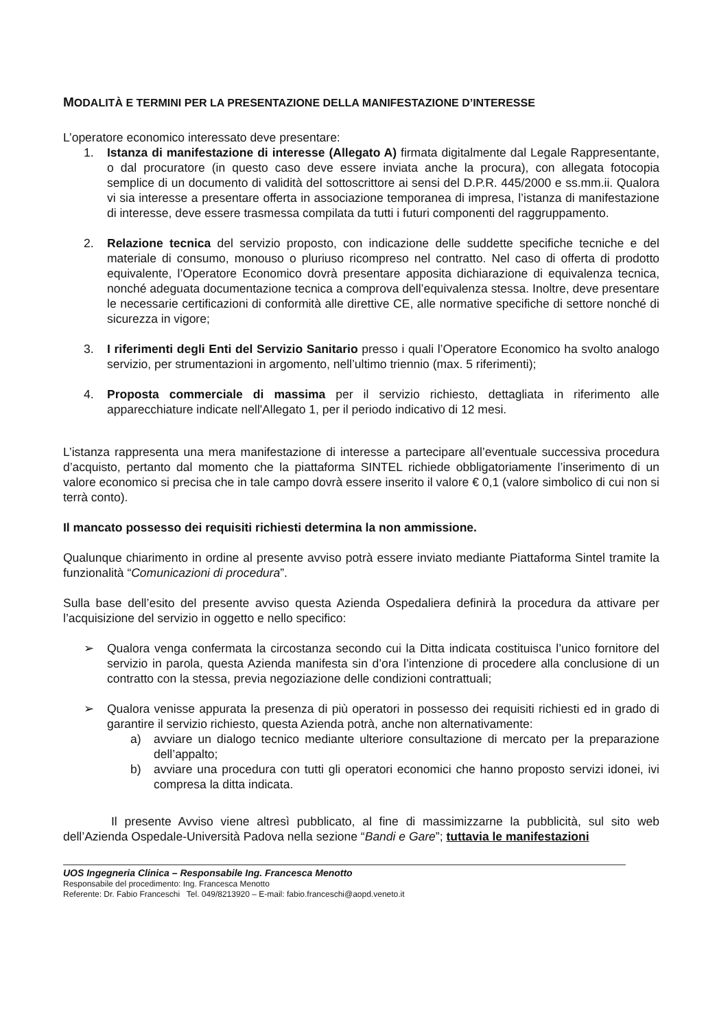MODALITÀ E TERMINI PER LA PRESENTAZIONE DELLA MANIFESTAZIONE D’INTERESSE
L’operatore economico interessato deve presentare:
1. Istanza di manifestazione di interesse (Allegato A) firmata digitalmente dal Legale Rappresentante, o dal procuratore (in questo caso deve essere inviata anche la procura), con allegata fotocopia semplice di un documento di validità del sottoscrittore ai sensi del D.P.R. 445/2000 e ss.mm.ii. Qualora vi sia interesse a presentare offerta in associazione temporanea di impresa, l’istanza di manifestazione di interesse, deve essere trasmessa compilata da tutti i futuri componenti del raggruppamento.
2. Relazione tecnica del servizio proposto, con indicazione delle suddette specifiche tecniche e del materiale di consumo, monouso o pluriuso ricompreso nel contratto. Nel caso di offerta di prodotto equivalente, l’Operatore Economico dovrà presentare apposita dichiarazione di equivalenza tecnica, nonché adeguata documentazione tecnica a comprova dell’equivalenza stessa. Inoltre, deve presentare le necessarie certificazioni di conformità alle direttive CE, alle normative specifiche di settore nonché di sicurezza in vigore;
3. I riferimenti degli Enti del Servizio Sanitario presso i quali l’Operatore Economico ha svolto analogo servizio, per strumentazioni in argomento, nell’ultimo triennio (max. 5 riferimenti);
4. Proposta commerciale di massima per il servizio richiesto, dettagliata in riferimento alle apparecchiature indicate nell'Allegato 1, per il periodo indicativo di 12 mesi.
L’istanza rappresenta una mera manifestazione di interesse a partecipare all’eventuale successiva procedura d’acquisto, pertanto dal momento che la piattaforma SINTEL richiede obbligatoriamente l’inserimento di un valore economico si precisa che in tale campo dovrà essere inserito il valore € 0,1 (valore simbolico di cui non si terrà conto).
Il mancato possesso dei requisiti richiesti determina la non ammissione.
Qualunque chiarimento in ordine al presente avviso potrà essere inviato mediante Piattaforma Sintel tramite la funzionalità “Comunicazioni di procedura”.
Sulla base dell’esito del presente avviso questa Azienda Ospedaliera definirà la procedura da attivare per l’acquisizione del servizio in oggetto e nello specifico:
➢ Qualora venga confermata la circostanza secondo cui la Ditta indicata costituisca l’unico fornitore del servizio in parola, questa Azienda manifesta sin d’ora l’intenzione di procedere alla conclusione di un contratto con la stessa, previa negoziazione delle condizioni contrattuali;
➢ Qualora venisse appurata la presenza di più operatori in possesso dei requisiti richiesti ed in grado di garantire il servizio richiesto, questa Azienda potrà, anche non alternativamente:
a) avviare un dialogo tecnico mediante ulteriore consultazione di mercato per la preparazione dell’appalto;
b) avviare una procedura con tutti gli operatori economici che hanno proposto servizi idonei, ivi compresa la ditta indicata.
Il presente Avviso viene altresì pubblicato, al fine di massimizzarne la pubblicità, sul sito web dell’Azienda Ospedale-Università Padova nella sezione “Bandi e Gare”; tuttavia le manifestazioni
UOS Ingegneria Clinica – Responsabile Ing. Francesca Menotto
Responsabile del procedimento: Ing. Francesca Menotto
Referente: Dr. Fabio Franceschi Tel. 049/8213920 – E-mail: fabio.franceschi@aopd.veneto.it